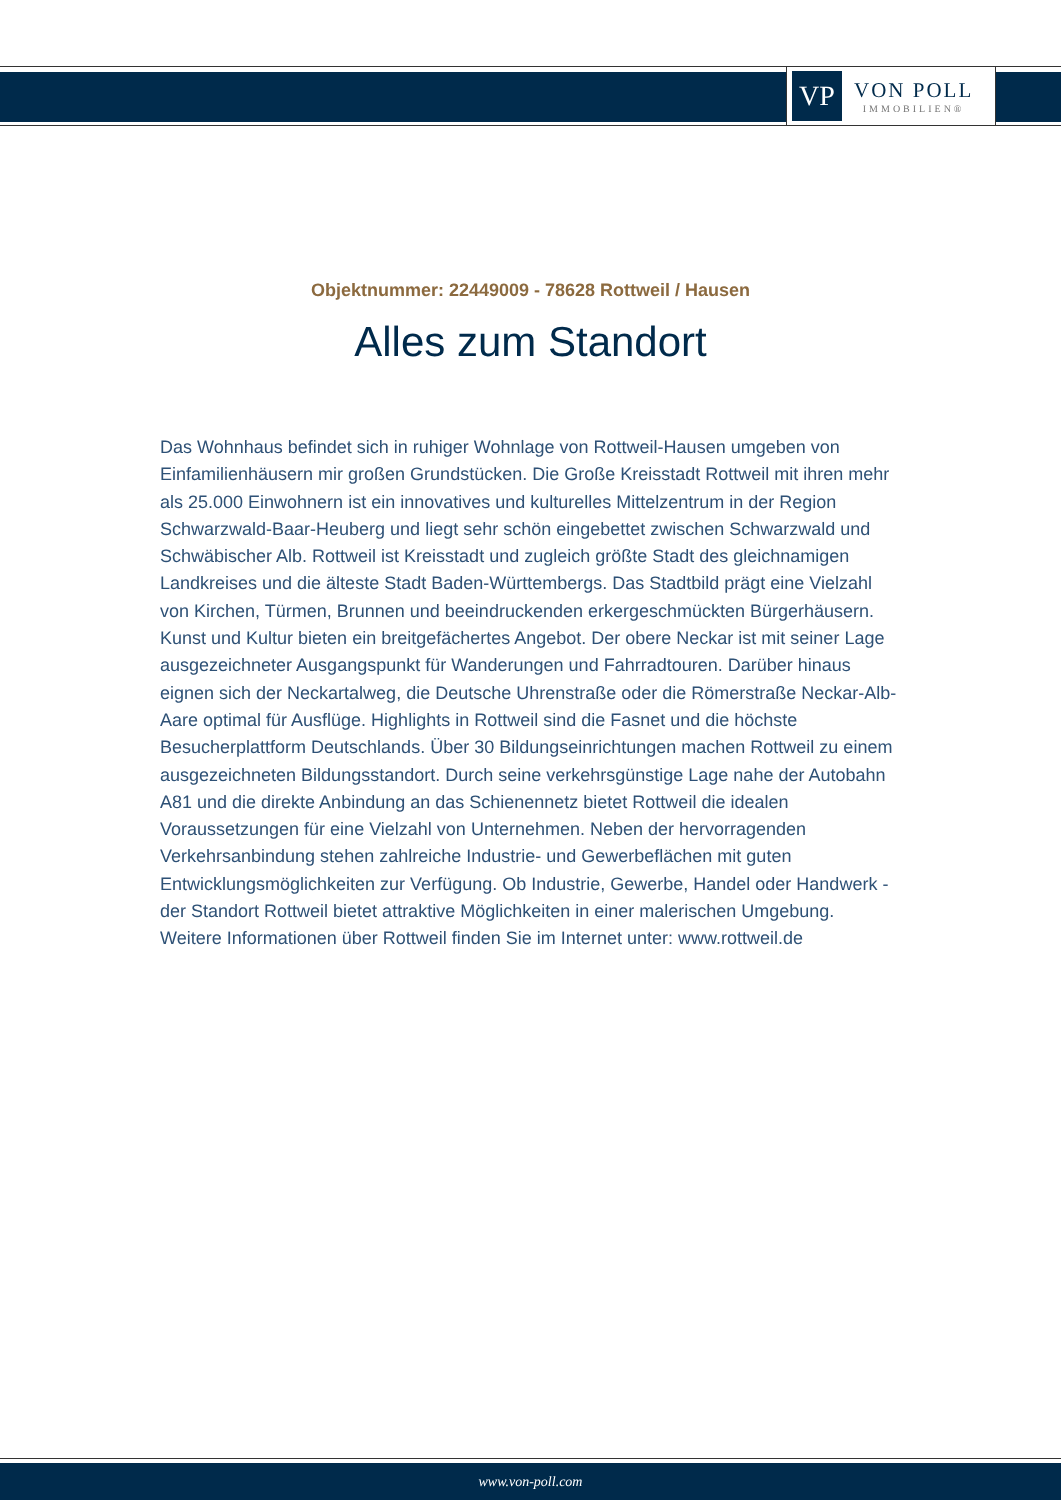VP
VON POLL
IMMOBILIEN®
Objektnummer: 22449009 - 78628 Rottweil / Hausen
Alles zum Standort
Das Wohnhaus befindet sich in ruhiger Wohnlage von Rottweil-Hausen umgeben von Einfamilienhäusern mir großen Grundstücken. Die Große Kreisstadt Rottweil mit ihren mehr als 25.000 Einwohnern ist ein innovatives und kulturelles Mittelzentrum in der Region Schwarzwald-Baar-Heuberg und liegt sehr schön eingebettet zwischen Schwarzwald und Schwäbischer Alb. Rottweil ist Kreisstadt und zugleich größte Stadt des gleichnamigen Landkreises und die älteste Stadt Baden-Württembergs. Das Stadtbild prägt eine Vielzahl von Kirchen, Türmen, Brunnen und beeindruckenden erkergeschmückten Bürgerhäusern. Kunst und Kultur bieten ein breitgefächertes Angebot. Der obere Neckar ist mit seiner Lage ausgezeichneter Ausgangspunkt für Wanderungen und Fahrradtouren. Darüber hinaus eignen sich der Neckartalweg, die Deutsche Uhrenstraße oder die Römerstraße Neckar-Alb-Aare optimal für Ausflüge. Highlights in Rottweil sind die Fasnet und die höchste Besucherplattform Deutschlands. Über 30 Bildungseinrichtungen machen Rottweil zu einem ausgezeichneten Bildungsstandort. Durch seine verkehrsgünstige Lage nahe der Autobahn A81 und die direkte Anbindung an das Schienennetz bietet Rottweil die idealen Voraussetzungen für eine Vielzahl von Unternehmen. Neben der hervorragenden Verkehrsanbindung stehen zahlreiche Industrie- und Gewerbeflächen mit guten Entwicklungsmöglichkeiten zur Verfügung. Ob Industrie, Gewerbe, Handel oder Handwerk - der Standort Rottweil bietet attraktive Möglichkeiten in einer malerischen Umgebung. Weitere Informationen über Rottweil finden Sie im Internet unter: www.rottweil.de
www.von-poll.com